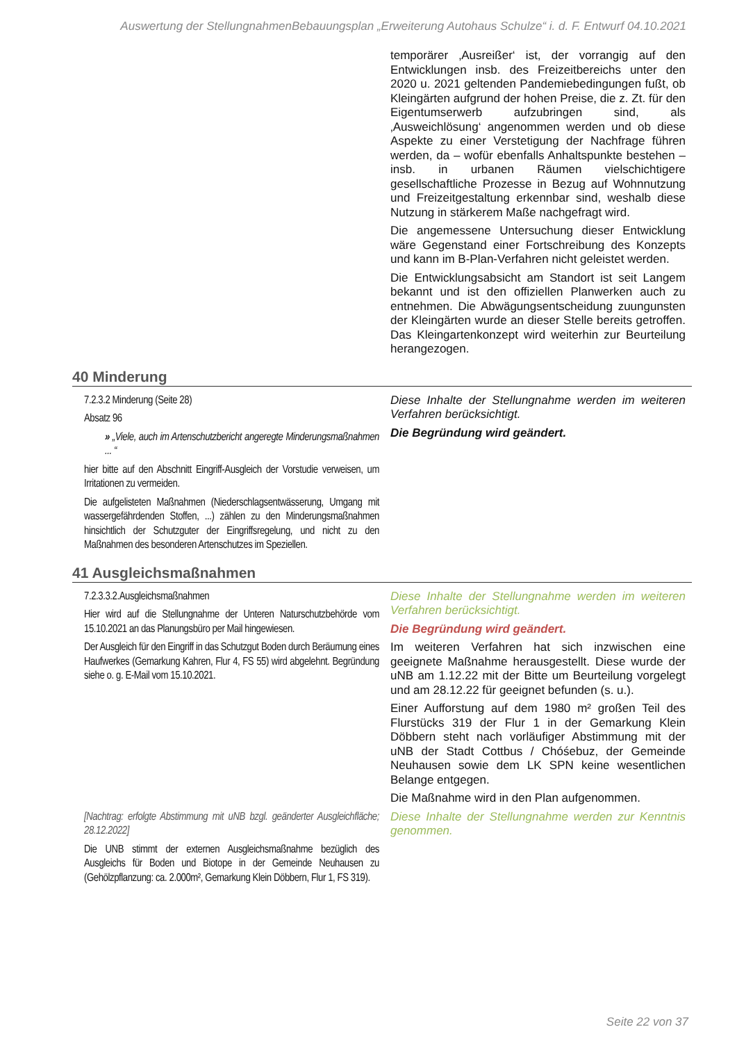Auswertung der StellungnahmenBebauungsplan „Erweiterung Autohaus Schulze“ i. d. F. Entwurf 04.10.2021
temporärer ‚Ausreißer‘ ist, der vorrangig auf den Entwicklungen insb. des Freizeitbereichs unter den 2020 u. 2021 geltenden Pandemiebedingungen fußt, ob Kleingärten aufgrund der hohen Preise, die z. Zt. für den Eigentumserwerb aufzubringen sind, als ‚Ausweichlösung‘ angenommen werden und ob diese Aspekte zu einer Verstetigung der Nachfrage führen werden, da – wofür ebenfalls Anhaltspunkte bestehen – insb. in urbanen Räumen vielschichtigere gesellschaftliche Prozesse in Bezug auf Wohnnutzung und Freizeitgestaltung erkennbar sind, weshalb diese Nutzung in stärkerem Maße nachgefragt wird.
Die angemessene Untersuchung dieser Entwicklung wäre Gegenstand einer Fortschreibung des Konzepts und kann im B-Plan-Verfahren nicht geleistet werden.
Die Entwicklungsabsicht am Standort ist seit Langem bekannt und ist den offiziellen Planwerken auch zu entnehmen. Die Abwägungsentscheidung zuungunsten der Kleingärten wurde an dieser Stelle bereits getroffen. Das Kleingartenkonzept wird weiterhin zur Beurteilung herangezogen.
40 Minderung
7.2.3.2 Minderung (Seite 28)
Absatz 96
» „Viele, auch im Artenschutzbericht angeregte Minderungsmaßnahmen ... “
hier bitte auf den Abschnitt Eingriff-Ausgleich der Vorstudie verweisen, um Irritationen zu vermeiden.
Die aufgelisteten Maßnahmen (Niederschlagsentwässerung, Umgang mit wassergefährdenden Stoffen, ...) zählen zu den Minderungsmaßnahmen hinsichtlich der Schutzguter der Eingriffsregelung, und nicht zu den Maßnahmen des besonderen Artenschutzes im Speziellen.
Diese Inhalte der Stellungnahme werden im weiteren Verfahren berücksichtigt.
Die Begründung wird geändert.
41 Ausgleichsmaßnahmen
7.2.3.3.2.Ausgleichsmaßnahmen
Hier wird auf die Stellungnahme der Unteren Naturschutzbehörde vom 15.10.2021 an das Planungsbüro per Mail hingewiesen.
Der Ausgleich für den Eingriff in das Schutzgut Boden durch Beräumung eines Haufwerkes (Gemarkung Kahren, Flur 4, FS 55) wird abgelehnt. Begründung siehe o. g. E-Mail vom 15.10.2021.
Diese Inhalte der Stellungnahme werden im weiteren Verfahren berücksichtigt.
Die Begründung wird geändert.
Im weiteren Verfahren hat sich inzwischen eine geeignete Maßnahme herausgestellt. Diese wurde der uNB am 1.12.22 mit der Bitte um Beurteilung vorgelegt und am 28.12.22 für geeignet befunden (s. u.).
Einer Aufforstung auf dem 1980 m² großen Teil des Flurstücks 319 der Flur 1 in der Gemarkung Klein Döbbern steht nach vorläufiger Abstimmung mit der uNB der Stadt Cottbus / Chóśebuz, der Gemeinde Neuhausen sowie dem LK SPN keine wesentlichen Belange entgegen.
Die Maßnahme wird in den Plan aufgenommen.
[Nachtrag: erfolgte Abstimmung mit uNB bzgl. geänderter Ausgleichfläche; 28.12.2022]
Die UNB stimmt der externen Ausgleichsmaßnahme bezüglich des Ausgleichs für Boden und Biotope in der Gemeinde Neuhausen zu (Gehölzpflanzung: ca. 2.000m², Gemarkung Klein Döbbern, Flur 1, FS 319).
Diese Inhalte der Stellungnahme werden zur Kenntnis genommen.
Seite 22 von 37